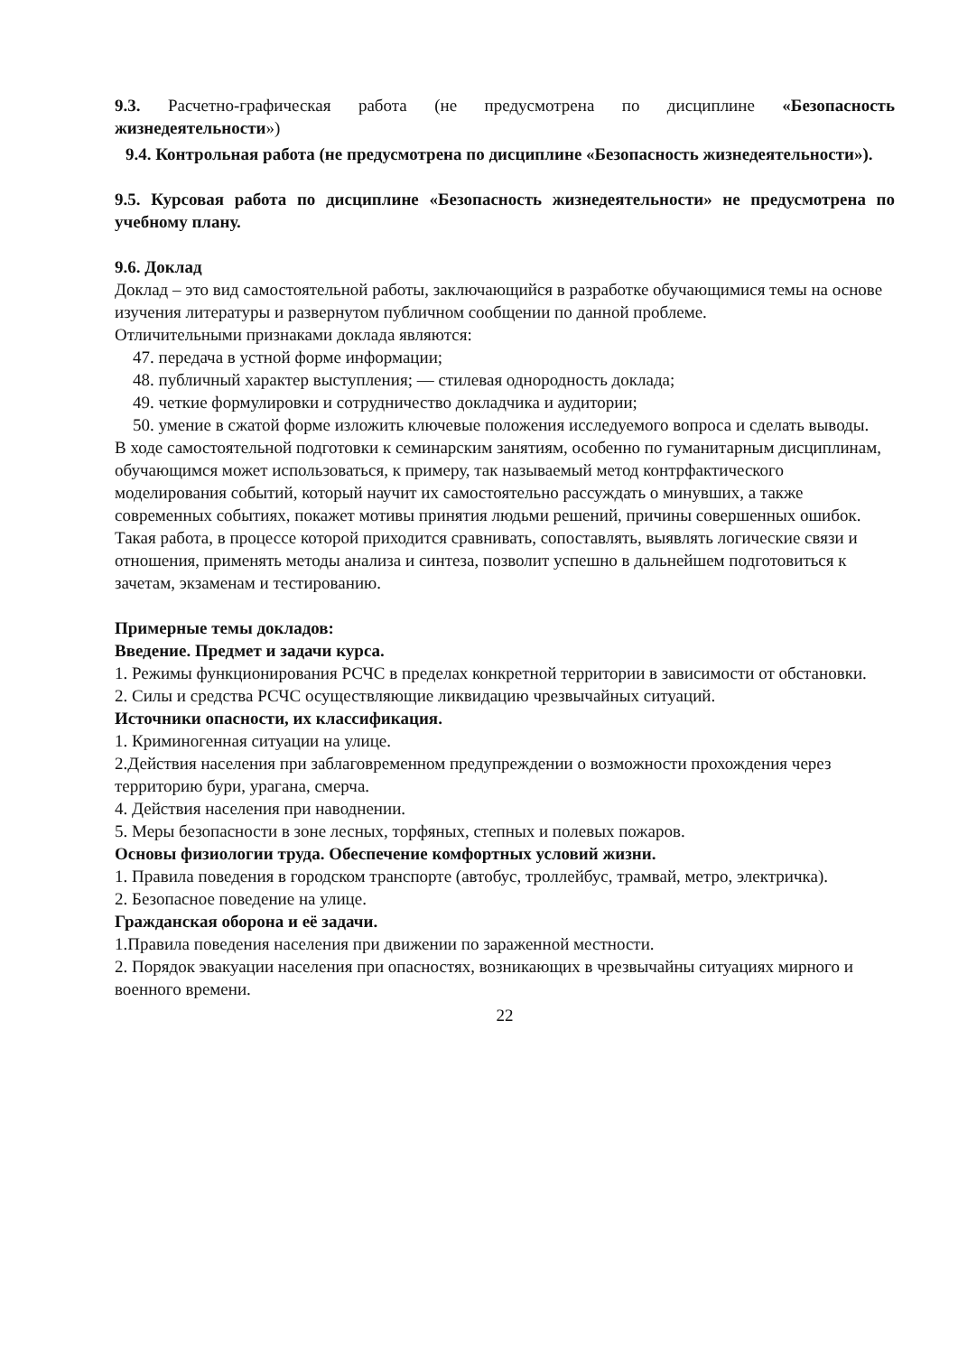9.3. Расчетно-графическая работа (не предусмотрена по дисциплине «Безопасность жизнедеятельности»)
9.4. Контрольная работа (не предусмотрена по дисциплине «Безопасность жизнедеятельности»).
9.5. Курсовая работа по дисциплине «Безопасность жизнедеятельности» не предусмотрена по учебному плану.
9.6. Доклад
Доклад – это вид самостоятельной работы, заключающийся в разработке обучающимися темы на основе изучения литературы и развернутом публичном сообщении по данной проблеме.
Отличительными признаками доклада являются:
47. передача в устной форме информации;
48. публичный характер выступления; — стилевая однородность доклада;
49. четкие формулировки и сотрудничество докладчика и аудитории;
50. умение в сжатой форме изложить ключевые положения исследуемого вопроса и сделать выводы.
В ходе самостоятельной подготовки к семинарским занятиям, особенно по гуманитарным дисциплинам, обучающимся может использоваться, к примеру, так называемый метод контрфактического моделирования событий, который научит их самостоятельно рассуждать о минувших, а также современных событиях, покажет мотивы принятия людьми решений, причины совершенных ошибок. Такая работа, в процессе которой приходится сравнивать, сопоставлять, выявлять логические связи и отношения, применять методы анализа и синтеза, позволит успешно в дальнейшем подготовиться к зачетам, экзаменам и тестированию.
Примерные темы докладов:
Введение. Предмет и задачи курса.
1. Режимы функционирования РСЧС в пределах конкретной территории в зависимости от обстановки.
2. Силы и средства РСЧС осуществляющие ликвидацию чрезвычайных ситуаций.
Источники опасности, их классификация.
1. Криминогенная ситуации на улице.
2.Действия населения при заблаговременном предупреждении о возможности прохождения через территорию бури, урагана, смерча.
4. Действия населения при наводнении.
5. Меры безопасности в зоне лесных, торфяных, степных и полевых пожаров.
Основы физиологии труда. Обеспечение комфортных условий жизни.
1. Правила поведения в городском транспорте (автобус, троллейбус, трамвай, метро, электричка).
2. Безопасное поведение на улице.
Гражданская оборона и её задачи.
1.Правила поведения населения при движении по зараженной местности.
2. Порядок эвакуации населения при опасностях, возникающих в чрезвычайны ситуациях мирного и военного времени.
22